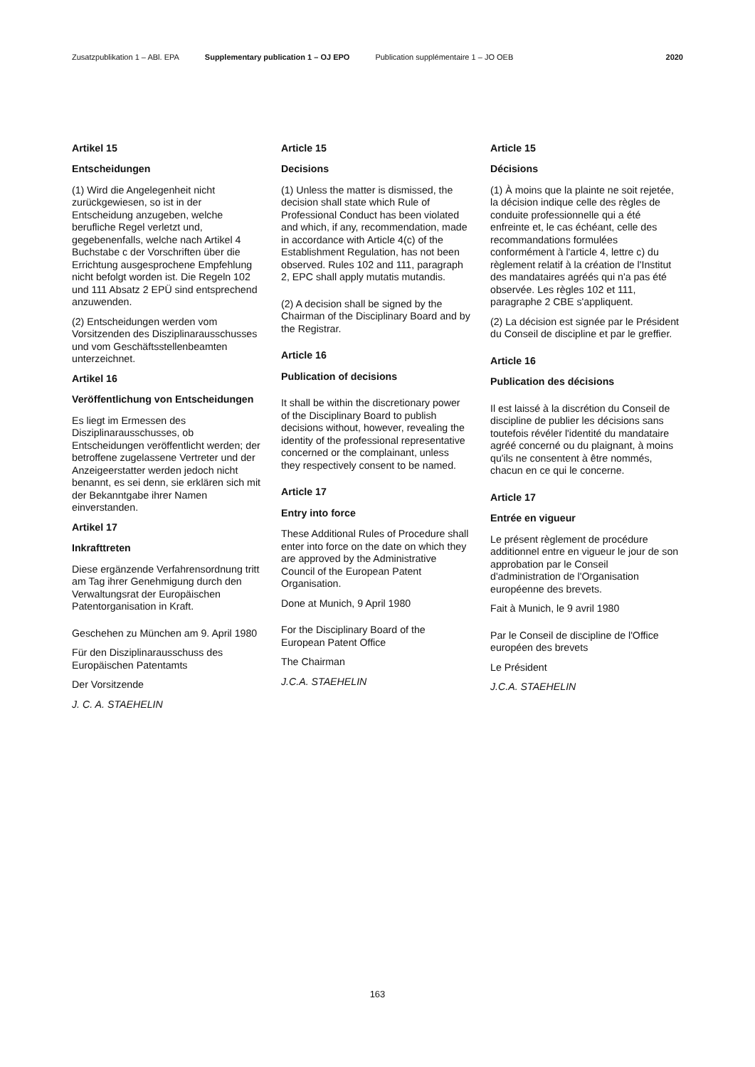Zusatzpublikation 1 – ABl. EPA Supplementary publication 1 – OJ EPO Publication supplémentaire 1 – JO OEB 2020
Artikel 15
Entscheidungen
(1) Wird die Angelegenheit nicht zurückgewiesen, so ist in der Entscheidung anzugeben, welche berufliche Regel verletzt und, gegebenenfalls, welche nach Artikel 4 Buchstabe c der Vorschriften über die Errichtung ausgesprochene Empfehlung nicht befolgt worden ist. Die Regeln 102 und 111 Absatz 2 EPÜ sind entsprechend anzuwenden.
(2) Entscheidungen werden vom Vorsitzenden des Disziplinarausschusses und vom Geschäftsstellenbeamten unterzeichnet.
Artikel 16
Veröffentlichung von Entscheidungen
Es liegt im Ermessen des Disziplinarausschusses, ob Entscheidungen veröffentlicht werden; der betroffene zugelassene Vertreter und der Anzeigeerstatter werden jedoch nicht benannt, es sei denn, sie erklären sich mit der Bekanntgabe ihrer Namen einverstanden.
Artikel 17
Inkrafttreten
Diese ergänzende Verfahrensordnung tritt am Tag ihrer Genehmigung durch den Verwaltungsrat der Europäischen Patentorganisation in Kraft.
Geschehen zu München am 9. April 1980
Für den Disziplinarausschuss des Europäischen Patentamts
Der Vorsitzende
J. C. A. STAEHELIN
Article 15
Decisions
(1) Unless the matter is dismissed, the decision shall state which Rule of Professional Conduct has been violated and which, if any, recommendation, made in accordance with Article 4(c) of the Establishment Regulation, has not been observed. Rules 102 and 111, paragraph 2, EPC shall apply mutatis mutandis.
(2) A decision shall be signed by the Chairman of the Disciplinary Board and by the Registrar.
Article 16
Publication of decisions
It shall be within the discretionary power of the Disciplinary Board to publish decisions without, however, revealing the identity of the professional representative concerned or the complainant, unless they respectively consent to be named.
Article 17
Entry into force
These Additional Rules of Procedure shall enter into force on the date on which they are approved by the Administrative Council of the European Patent Organisation.
Done at Munich, 9 April 1980
For the Disciplinary Board of the European Patent Office
The Chairman
J.C.A. STAEHELIN
Article 15
Décisions
(1) À moins que la plainte ne soit rejetée, la décision indique celle des règles de conduite professionnelle qui a été enfreinte et, le cas échéant, celle des recommandations formulées conformément à l'article 4, lettre c) du règlement relatif à la création de l'Institut des mandataires agréés qui n'a pas été observée. Les règles 102 et 111, paragraphe 2 CBE s'appliquent.
(2) La décision est signée par le Président du Conseil de discipline et par le greffier.
Article 16
Publication des décisions
Il est laissé à la discrétion du Conseil de discipline de publier les décisions sans toutefois révéler l'identité du mandataire agréé concerné ou du plaignant, à moins qu'ils ne consentent à être nommés, chacun en ce qui le concerne.
Article 17
Entrée en vigueur
Le présent règlement de procédure additionnel entre en vigueur le jour de son approbation par le Conseil d'administration de l'Organisation européenne des brevets.
Fait à Munich, le 9 avril 1980
Par le Conseil de discipline de l'Office européen des brevets
Le Président
J.C.A. STAEHELIN
163